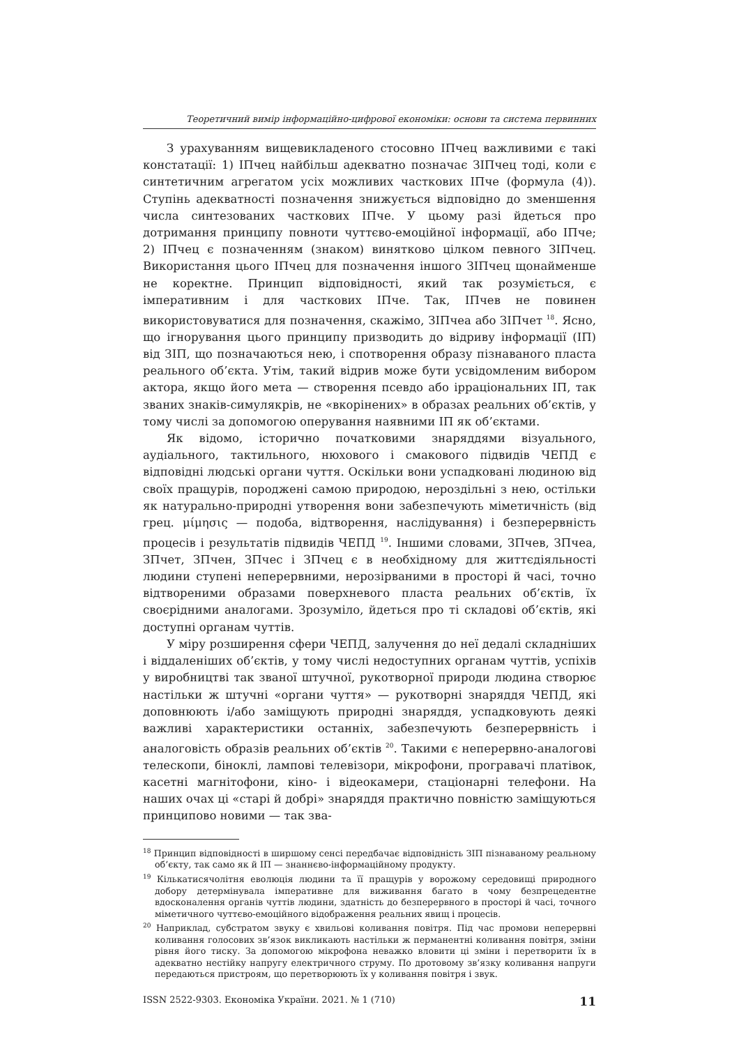Теоретичний вимір інформаційно-цифрової економіки: основи та система первинних
З урахуванням вищевикладеного стосовно ІПчец важливими є такі констатації: 1) ІПчец найбільш адекватно позначає ЗІПчец тоді, коли є синтетичним агрегатом усіх можливих часткових ІПче (формула (4)). Ступінь адекватності позначення знижується відповідно до зменшення числа синтезованих часткових ІПче. У цьому разі йдеться про дотримання принципу повноти чуттєво-емоційної інформації, або ІПче; 2) ІПчец є позначенням (знаком) винятково цілком певного ЗІПчец. Використання цього ІПчец для позначення іншого ЗІПчец щонайменше не коректне. Принцип відповідності, який так розуміється, є імперативним і для часткових ІПче. Так, ІПчев не повинен використовуватися для позначення, скажімо, ЗІПчеа або ЗІПчет <sup>18</sup>. Ясно, що ігнорування цього принципу призводить до відриву інформації (ІП) від ЗІП, що позначаються нею, і спотворення образу пізнаваного пласта реального об’єкта. Утім, такий відрив може бути усвідомленим вибором актора, якщо його мета — створення псевдо або ірраціональних ІП, так званих знаків-симулякрів, не «вкорінених» в образах реальних об’єктів, у тому числі за допомогою оперування наявними ІП як об’єктами.
Як відомо, історично початковими знаряддями візуального, аудіального, тактильного, нюхового і смакового підвидів ЧЕПД є відповідні людські органи чуття. Оскільки вони успадковані людиною від своїх пращурів, породжені самою природою, нероздільні з нею, остільки як натурально-природні утворення вони забезпечують міметичність (від грец. μίμησις — подоба, відтворення, наслідування) і безперервність процесів і результатів підвидів ЧЕПД <sup>19</sup>. Іншими словами, ЗПчев, ЗПчеа, ЗПчет, ЗПчен, ЗПчес і ЗПчец є в необхідному для життєдіяльності людини ступені неперервними, нерозірваними в просторі й часі, точно відтвореними образами поверхневого пласта реальних об’єктів, їх своєрідними аналогами. Зрозуміло, йдеться про ті складові об’єктів, які доступні органам чуттів.
У міру розширення сфери ЧЕПД, залучення до неї дедалі складніших і віддаленіших об’єктів, у тому числі недоступних органам чуттів, успіхів у виробництві так званої штучної, рукотворної природи людина створює настільки ж штучні «органи чуття» — рукотворні знаряддя ЧЕПД, які доповнюють і/або заміщують природні знаряддя, успадковують деякі важливі характеристики останніх, забезпечують безперервність і аналоговість образів реальних об’єктів <sup>20</sup>. Такими є неперервно-аналогові телескопи, біноклі, лампові телевізори, мікрофони, програвачі платівок, касетні магнітофони, кіно- і відеокамери, стаціонарні телефони. На наших очах ці «старі й добрі» знаряддя практично повністю заміщуються принципово новими — так зва-
<sup>18</sup> Принцип відповідності в ширшому сенсі передбачає відповідність ЗІП пізнаваному реальному об’єкту, так само як й ІП — знаннєво-інформаційному продукту.
<sup>19</sup> Кількатисячолітня еволюція людини та її пращурів у ворожому середовищі природного добору детермінувала імперативне для виживання багато в чому безпрецедентне вдосконалення органів чуттів людини, здатність до безперервного в просторі й часі, точного міметичного чуттєво-емоційного відображення реальних явищ і процесів.
<sup>20</sup> Наприклад, субстратом звуку є хвильові коливання повітря. Під час промови неперервні коливання голосових зв’язок викликають настільки ж перманентні коливання повітря, зміни рівня його тиску. За допомогою мікрофона неважко вловити ці зміни і перетворити їх в адекватно нестійку напругу електричного струму. По дротовому зв’язку коливання напруги передаються пристроям, що перетворюють їх у коливання повітря і звук.
ISSN 2522-9303. Економіка України. 2021. № 1 (710) 11